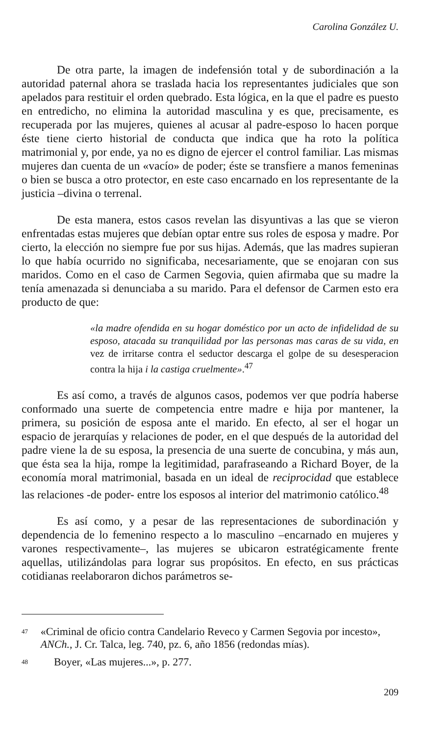Carolina González U.
De otra parte, la imagen de indefensión total y de subordinación a la autoridad paternal ahora se traslada hacia los representantes judiciales que son apelados para restituir el orden quebrado. Esta lógica, en la que el padre es puesto en entredicho, no elimina la autoridad masculina y es que, precisamente, es recuperada por las mujeres, quienes al acusar al padre-esposo lo hacen porque éste tiene cierto historial de conducta que indica que ha roto la política matrimonial y, por ende, ya no es digno de ejercer el control familiar. Las mismas mujeres dan cuenta de un «vacío» de poder; éste se transfiere a manos femeninas o bien se busca a otro protector, en este caso encarnado en los representante de la justicia –divina o terrenal.
De esta manera, estos casos revelan las disyuntivas a las que se vieron enfrentadas estas mujeres que debían optar entre sus roles de esposa y madre. Por cierto, la elección no siempre fue por sus hijas. Además, que las madres supieran lo que había ocurrido no significaba, necesariamente, que se enojaran con sus maridos. Como en el caso de Carmen Segovia, quien afirmaba que su madre la tenía amenazada si denunciaba a su marido. Para el defensor de Carmen esto era producto de que:
«la madre ofendida en su hogar doméstico por un acto de infidelidad de su esposo, atacada su tranquilidad por las personas mas caras de su vida, en vez de irritarse contra el seductor descarga el golpe de su desesperacion contra la hija i la castiga cruelmente».<sup>47</sup>
Es así como, a través de algunos casos, podemos ver que podría haberse conformado una suerte de competencia entre madre e hija por mantener, la primera, su posición de esposa ante el marido. En efecto, al ser el hogar un espacio de jerarquías y relaciones de poder, en el que después de la autoridad del padre viene la de su esposa, la presencia de una suerte de concubina, y más aun, que ésta sea la hija, rompe la legitimidad, parafraseando a Richard Boyer, de la economía moral matrimonial, basada en un ideal de reciprocidad que establece las relaciones -de poder- entre los esposos al interior del matrimonio católico.<sup>48</sup>
Es así como, y a pesar de las representaciones de subordinación y dependencia de lo femenino respecto a lo masculino –encarnado en mujeres y varones respectivamente–, las mujeres se ubicaron estratégicamente frente aquellas, utilizándolas para lograr sus propósitos. En efecto, en sus prácticas cotidianas reelaboraron dichos parámetros se-
47 «Criminal de oficio contra Candelario Reveco y Carmen Segovia por incesto», ANCh., J. Cr. Talca, leg. 740, pz. 6, año 1856 (redondas mías).
48 Boyer, «Las mujeres...», p. 277.
209